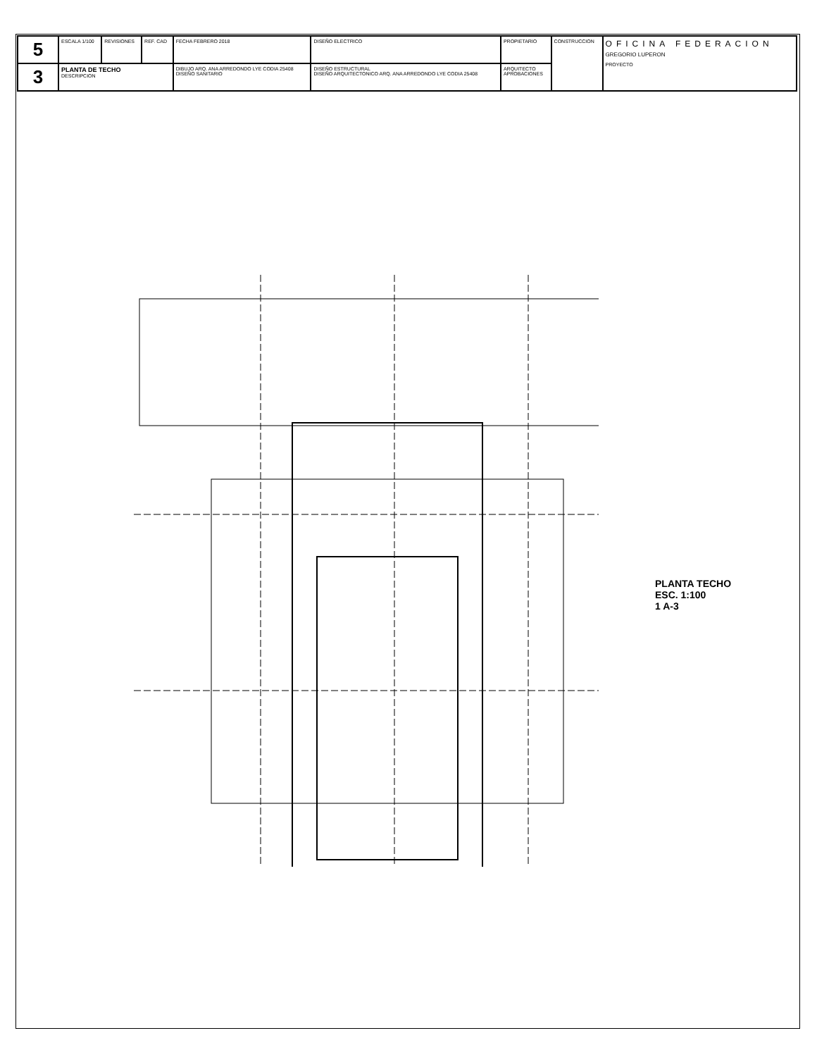| 5 | ESCALA 1/100 | REVISIONES | REF. CAD | FECHA FEBRERO 2018 | DISEÑO ELECTRICO | PROPIETARIO | CONSTRUCCION | OFICINA FEDERACION GREGORIO LUPERON PROYECTO |
| 3 | PLANTA DE TECHO DESCRIPCION | | | DIBUJO ARQ. ANA ARREDONDO LYE CODIA 25408 DISEÑO SANITARIO | DISEÑO ESTRUCTURAL DISEÑO ARQUITECTONICO ARQ. ANA ARREDONDO LYE CODIA 25408 | ARQUITECTO APROBACIONES | | |
PLANTA TECHO
ESC. 1:100
1 A-3